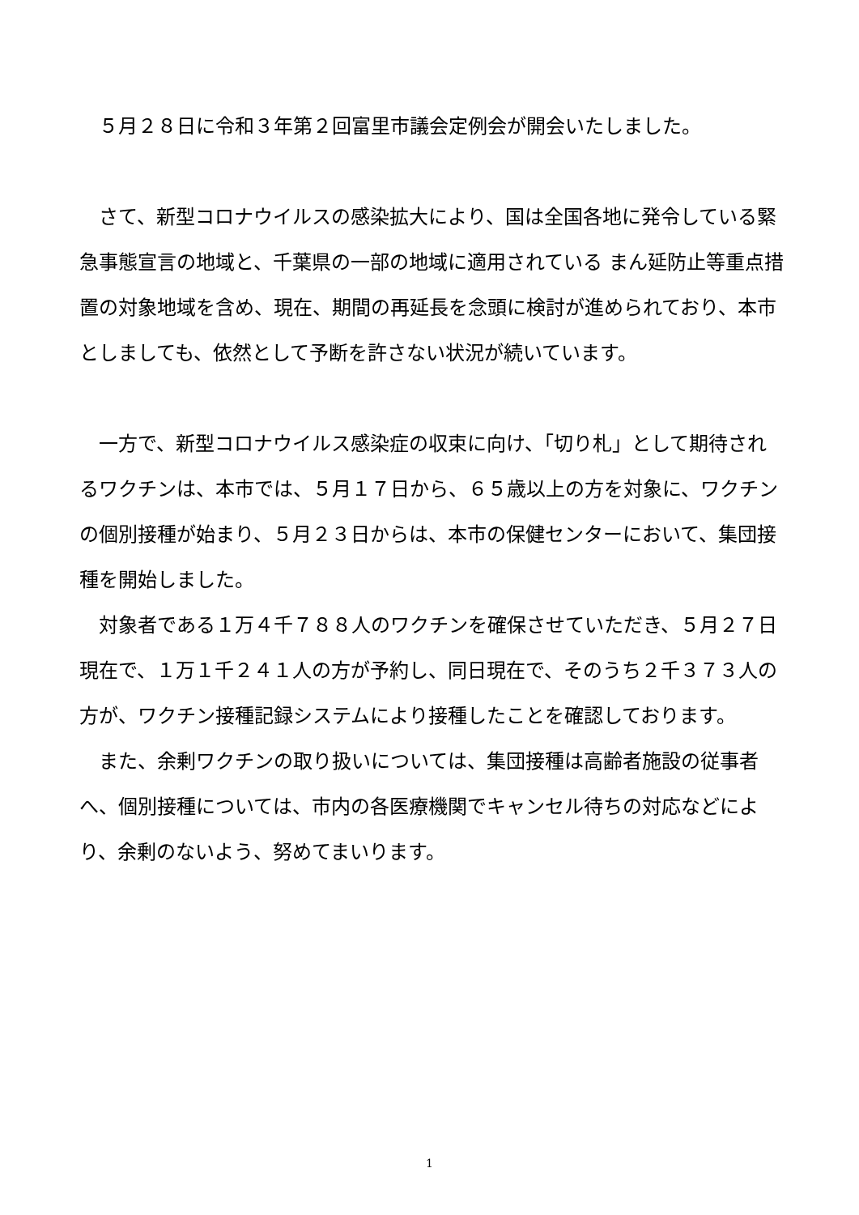５月２８日に令和３年第２回富里市議会定例会が開会いたしました。
さて、新型コロナウイルスの感染拡大により、国は全国各地に発令している緊急事態宣言の地域と、千葉県の一部の地域に適用されている まん延防止等重点措置の対象地域を含め、現在、期間の再延長を念頭に検討が進められており、本市としましても、依然として予断を許さない状況が続いています。
一方で、新型コロナウイルス感染症の収束に向け、「切り札」として期待されるワクチンは、本市では、５月１７日から、６５歳以上の方を対象に、ワクチンの個別接種が始まり、５月２３日からは、本市の保健センターにおいて、集団接種を開始しました。
対象者である１万４千７８８人のワクチンを確保させていただき、５月２７日現在で、１万１千２４１人の方が予約し、同日現在で、そのうち２千３７３人の方が、ワクチン接種記録システムにより接種したことを確認しております。
また、余剰ワクチンの取り扱いについては、集団接種は高齢者施設の従事者へ、個別接種については、市内の各医療機関でキャンセル待ちの対応などにより、余剰のないよう、努めてまいります。
1